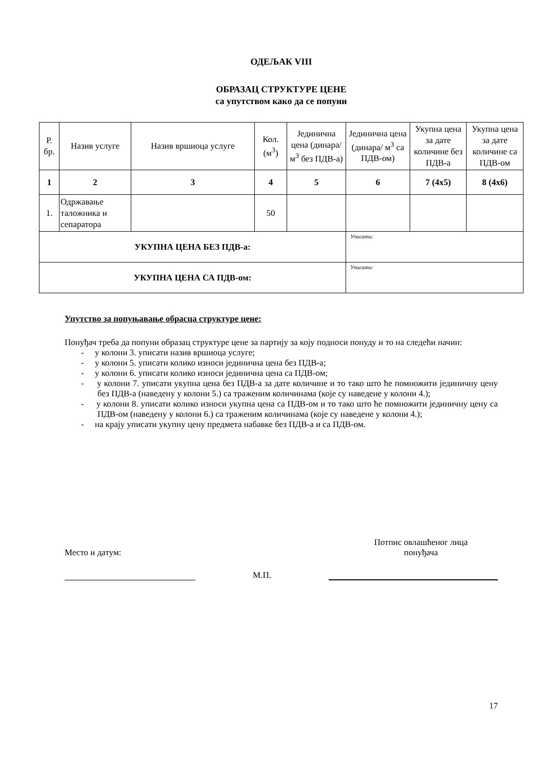ОДЕЉАК VIII
ОБРАЗАЦ СТРУКТУРЕ ЦЕНЕ
са упутством како да се попуни
| Р. бр. | Назив услуге | Назив вршиоца услуге | Кол. (м<sup>3</sup>) | Јединична цена (динара/ м<sup>3</sup> без ПДВ-а) | Јединична цена (динара/ м<sup>3</sup> са ПДВ-ом) | Укупна цена за дате количине без ПДВ-а | Укупна цена за дате количине са ПДВ-ом |
| --- | --- | --- | --- | --- | --- | --- | --- |
| 1 | 2 | 3 | 4 | 5 | 6 | 7 (4x5) | 8 (4x6) |
| 1. | Одржавање таложника и сепаратора | | 50 | | | | |
| УКУПНА ЦЕНА БЕЗ ПДВ-а: | | | | | Уписати: | | |
| УКУПНА ЦЕНА СА ПДВ-ом: | | | | | Уписати: | | |
Упутство за попуњавање обрасца структуре цене:
Понуђач треба да попуни образац структуре цене за партију за коју подноси понуду и то на следећи начин:
- у колони 3. уписати назив вршиоца услуге;
- у колони 5. уписати колико износи јединична цена без ПДВ-а;
- у колони 6. уписати колико износи јединична цена са ПДВ-ом;
- у колони 7. уписати укупна цена без ПДВ-а за дате количине и то тако што ће помножити јединичну цену без ПДВ-а (наведену у колони 5.) са траженим количинама (које су наведене у колони 4.);
- у колони 8. уписати колико износи укупна цена са ПДВ-ом и то тако што ће помножити јединичну цену са ПДВ-ом (наведену у колони 6.) са траженим количинама (које су наведене у колони 4.);
- на крају уписати укупну цену предмета набавке без ПДВ-а и са ПДВ-ом.
Место и датум:
Потпис овлашћеног лица
понуђача
М.П.
17